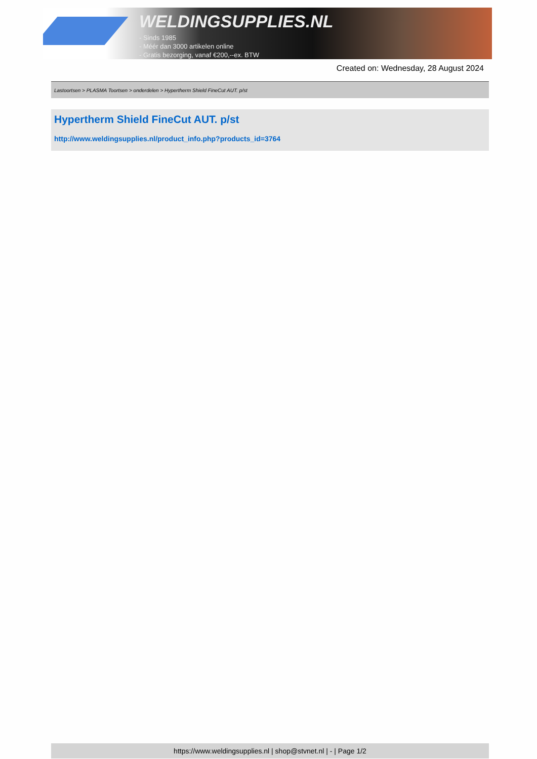WELDINGSUPPLIES.NL
- Sinds 1985
- Méér dan 3000 artikelen online
- Gratis bezorging, vanaf €200,--ex. BTW
Created on: Wednesday, 28 August 2024
Lastoortsen > PLASMA Toortsen > onderdelen > Hypertherm Shield FineCut AUT. p/st
Hypertherm Shield FineCut AUT. p/st
http://www.weldingsupplies.nl/product_info.php?products_id=3764
https://www.weldingsupplies.nl | shop@stvnet.nl | - | Page 1/2